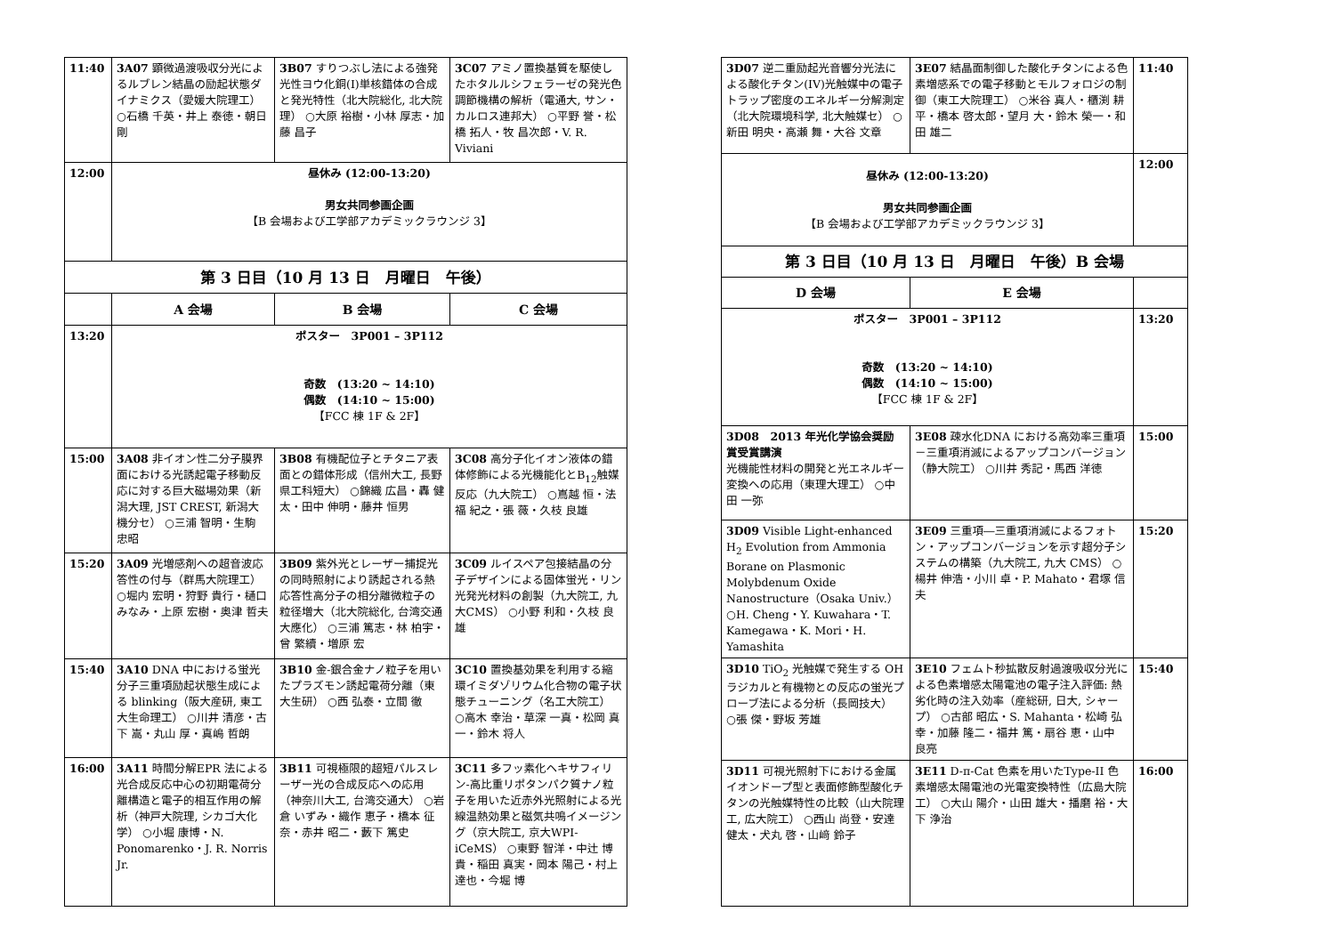| 11:40 | 3A07 顕微過渡吸収分光によるルブレン結晶の励起状態ダイナミクス（愛媛大院理工） ○石橋 千英・井上 泰徳・朝日 剛 | 3B07 すりつぶし法による強発光性ヨウ化銅(I)単核錯体の合成と発光特性（北大院総化, 北大院理） ○大原 裕樹・小林 厚志・加藤 昌子 | 3C07 アミノ置換基質を駆使したホタルルシフェラーゼの発光色調節機構の解析（電通大, サン・カルロス連邦大） ○平野 誉・松橋 拓人・牧 昌次郎・V. R. Viviani |
| 12:00 | 昼休み (12:00-13:20) 男女共同参画企画 【B 会場および工学部アカデミックラウンジ 3】 | | |
| 第 3 日目（10 月 13 日 月曜日 午後） | | | |
| | A 会場 | B 会場 | C 会場 |
| 13:20 | ポスター 3P001 – 3P112 奇数 (13:20 ~ 14:10) 偶数 (14:10 ~ 15:00) 【FCC 棟 1F & 2F】 | | |
| 15:00 | 3A08 非イオン性二分子膜界面における光誘起電子移動反応に対する巨大磁場効果（新潟大理, JST CREST, 新潟大機分セ） ○三浦 智明・生駒 忠昭 | 3B08 有機配位子とチタニア表面との錯体形成（信州大工, 長野県工科短大） ○錦織 広昌・轟 健太・田中 伸明・藤井 恒男 | 3C08 高分子化イオン液体の錯体修飾による光機能化とB<sub>12</sub>触媒反応（九大院工） ○嶌越 恒・法福 紀之・張 薇・久枝 良雄 |
| 15:20 | 3A09 光増感剤への超音波応答性の付与（群馬大院理工） ○堀内 宏明・狩野 貴行・樋口 みなみ・上原 宏樹・奥津 哲夫 | 3B09 紫外光とレーザー捕捉光の同時照射により誘起される熱応答性高分子の相分離微粒子の粒径増大（北大院総化, 台湾交通大應化） ○三浦 篤志・林 柏宇・曾 繁續・増原 宏 | 3C09 ルイスペア包接結晶の分子デザインによる固体蛍光・リン光発光材料の創製（九大院工, 九大CMS） ○小野 利和・久枝 良雄 |
| 15:40 | 3A10 DNA 中における蛍光分子三重項励起状態生成による blinking（阪大産研, 東工大生命理工） ○川井 清彦・古下 嵩・丸山 厚・真嶋 哲朗 | 3B10 金-銀合金ナノ粒子を用いたプラズモン誘起電荷分離（東大生研） ○西 弘泰・立間 徹 | 3C10 置換基効果を利用する縮環イミダゾリウム化合物の電子状態チューニング（名工大院工） ○高木 幸治・草深 一真・松岡 真一・鈴木 将人 |
| 16:00 | 3A11 時間分解EPR 法による光合成反応中心の初期電荷分離構造と電子的相互作用の解析（神戸大院理, シカゴ大化学） ○小堀 康博・N. Ponomarenko・J. R. Norris Jr. | 3B11 可視極限的超短パルスレーザー光の合成反応への応用（神奈川大工, 台湾交通大） ○岩倉 いずみ・織作 恵子・橋本 征奈・赤井 昭二・藪下 篤史 | 3C11 多フッ素化ヘキサフィリン-高比重リポタンパク質ナノ粒子を用いた近赤外光照射による光線温熱効果と磁気共鳴イメージング（京大院工, 京大WPI-iCeMS） ○東野 智洋・中辻 博貴・稲田 真実・岡本 陽己・村上 達也・今堀 博 |
| 3D07 逆二重励起光音響分光法による酸化チタン(IV)光触媒中の電子トラップ密度のエネルギー分解測定（北大院環境科学, 北大触媒セ） ○新田 明央・高瀬 舞・大谷 文章 | 3E07 結晶面制御した酸化チタンによる色素増感系での電子移動とモルフォロジの制御（東工大院理工） ○米谷 真人・櫃渕 耕平・橋本 啓太郎・望月 大・鈴木 榮一・和田 雄二 | 11:40 |
| 昼休み (12:00-13:20) 男女共同参画企画 【B 会場および工学部アカデミックラウンジ 3】 | | 12:00 |
| 第 3 日目（10 月 13 日 月曜日 午後）B 会場 | | |
| D 会場 | E 会場 | |
| ポスター 3P001 – 3P112 奇数 (13:20 ~ 14:10) 偶数 (14:10 ~ 15:00) 【FCC 棟 1F & 2F】 | | 13:20 |
| 3D08 2013 年光化学協会奨励賞受賞講演 光機能性材料の開発と光エネルギー変換への応用（東理大理工） ○中田 一弥 | 3E08 疎水化DNA における高効率三重項－三重項消滅によるアップコンバージョン（静大院工） ○川井 秀記・馬西 洋徳 | 15:00 |
| 3D09 Visible Light-enhanced H<sub>2</sub> Evolution from Ammonia Borane on Plasmonic Molybdenum Oxide Nanostructure（Osaka Univ.） ○H. Cheng・Y. Kuwahara・T. Kamegawa・K. Mori・H. Yamashita | 3E09 三重項―三重項消滅によるフォトン・アップコンバージョンを示す超分子システムの構築（九大院工, 九大 CMS） ○楊井 伸浩・小川 卓・P. Mahato・君塚 信夫 | 15:20 |
| 3D10 TiO<sub>2</sub> 光触媒で発生する OH ラジカルと有機物との反応の蛍光プローブ法による分析（長岡技大） ○張 傑・野坂 芳雄 | 3E10 フェムト秒拡散反射過渡吸収分光による色素増感太陽電池の電子注入評価: 熱劣化時の注入効率（産総研, 日大, シャープ） ○古部 昭広・S. Mahanta・松崎 弘幸・加藤 隆二・福井 篤・扇谷 恵・山中 良亮 | 15:40 |
| 3D11 可視光照射下における金属イオンドープ型と表面修飾型酸化チタンの光触媒特性の比較（山大院理工, 広大院工） ○西山 尚登・安達 健太・犬丸 啓・山﨑 鈴子 | 3E11 D-π-Cat 色素を用いたType-II 色素増感太陽電池の光電変換特性（広島大院工） ○大山 陽介・山田 雄大・播磨 裕・大下 浄治 | 16:00 |